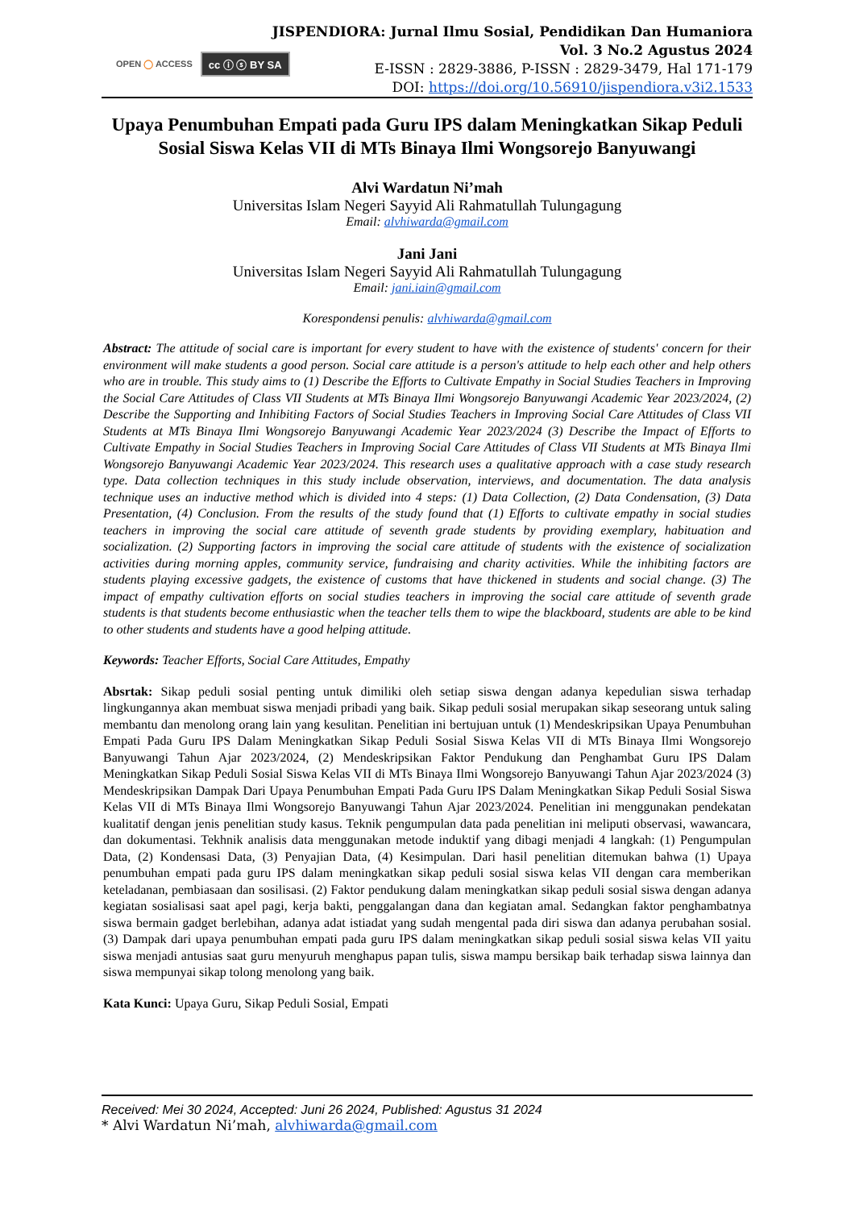OPEN ◯ ACCESS cc ⓘ ⓢ BY SA
JISPENDIORA: Jurnal Ilmu Sosial, Pendidikan Dan Humaniora
Vol. 3 No.2 Agustus 2024
E-ISSN : 2829-3886, P-ISSN : 2829-3479, Hal 171-179
DOI: https://doi.org/10.56910/jispendiora.v3i2.1533
Upaya Penumbuhan Empati pada Guru IPS dalam Meningkatkan Sikap Peduli Sosial Siswa Kelas VII di MTs Binaya Ilmi Wongsorejo Banyuwangi
Alvi Wardatun Ni’mah
Universitas Islam Negeri Sayyid Ali Rahmatullah Tulungagung
Email: alvhiwarda@gmail.com
Jani Jani
Universitas Islam Negeri Sayyid Ali Rahmatullah Tulungagung
Email: jani.iain@gmail.com
Korespondensi penulis: alvhiwarda@gmail.com
Abstract: The attitude of social care is important for every student to have with the existence of students' concern for their environment will make students a good person. Social care attitude is a person's attitude to help each other and help others who are in trouble. This study aims to (1) Describe the Efforts to Cultivate Empathy in Social Studies Teachers in Improving the Social Care Attitudes of Class VII Students at MTs Binaya Ilmi Wongsorejo Banyuwangi Academic Year 2023/2024, (2) Describe the Supporting and Inhibiting Factors of Social Studies Teachers in Improving Social Care Attitudes of Class VII Students at MTs Binaya Ilmi Wongsorejo Banyuwangi Academic Year 2023/2024 (3) Describe the Impact of Efforts to Cultivate Empathy in Social Studies Teachers in Improving Social Care Attitudes of Class VII Students at MTs Binaya Ilmi Wongsorejo Banyuwangi Academic Year 2023/2024. This research uses a qualitative approach with a case study research type. Data collection techniques in this study include observation, interviews, and documentation. The data analysis technique uses an inductive method which is divided into 4 steps: (1) Data Collection, (2) Data Condensation, (3) Data Presentation, (4) Conclusion. From the results of the study found that (1) Efforts to cultivate empathy in social studies teachers in improving the social care attitude of seventh grade students by providing exemplary, habituation and socialization. (2) Supporting factors in improving the social care attitude of students with the existence of socialization activities during morning apples, community service, fundraising and charity activities. While the inhibiting factors are students playing excessive gadgets, the existence of customs that have thickened in students and social change. (3) The impact of empathy cultivation efforts on social studies teachers in improving the social care attitude of seventh grade students is that students become enthusiastic when the teacher tells them to wipe the blackboard, students are able to be kind to other students and students have a good helping attitude.
Keywords: Teacher Efforts, Social Care Attitudes, Empathy
Absrtak: Sikap peduli sosial penting untuk dimiliki oleh setiap siswa dengan adanya kepedulian siswa terhadap lingkungannya akan membuat siswa menjadi pribadi yang baik. Sikap peduli sosial merupakan sikap seseorang untuk saling membantu dan menolong orang lain yang kesulitan. Penelitian ini bertujuan untuk (1) Mendeskripsikan Upaya Penumbuhan Empati Pada Guru IPS Dalam Meningkatkan Sikap Peduli Sosial Siswa Kelas VII di MTs Binaya Ilmi Wongsorejo Banyuwangi Tahun Ajar 2023/2024, (2) Mendeskripsikan Faktor Pendukung dan Penghambat Guru IPS Dalam Meningkatkan Sikap Peduli Sosial Siswa Kelas VII di MTs Binaya Ilmi Wongsorejo Banyuwangi Tahun Ajar 2023/2024 (3) Mendeskripsikan Dampak Dari Upaya Penumbuhan Empati Pada Guru IPS Dalam Meningkatkan Sikap Peduli Sosial Siswa Kelas VII di MTs Binaya Ilmi Wongsorejo Banyuwangi Tahun Ajar 2023/2024. Penelitian ini menggunakan pendekatan kualitatif dengan jenis penelitian study kasus. Teknik pengumpulan data pada penelitian ini meliputi observasi, wawancara, dan dokumentasi. Tekhnik analisis data menggunakan metode induktif yang dibagi menjadi 4 langkah: (1) Pengumpulan Data, (2) Kondensasi Data, (3) Penyajian Data, (4) Kesimpulan. Dari hasil penelitian ditemukan bahwa (1) Upaya penumbuhan empati pada guru IPS dalam meningkatkan sikap peduli sosial siswa kelas VII dengan cara memberikan keteladanan, pembiasaan dan sosilisasi. (2) Faktor pendukung dalam meningkatkan sikap peduli sosial siswa dengan adanya kegiatan sosialisasi saat apel pagi, kerja bakti, penggalangan dana dan kegiatan amal. Sedangkan faktor penghambatnya siswa bermain gadget berlebihan, adanya adat istiadat yang sudah mengental pada diri siswa dan adanya perubahan sosial. (3) Dampak dari upaya penumbuhan empati pada guru IPS dalam meningkatkan sikap peduli sosial siswa kelas VII yaitu siswa menjadi antusias saat guru menyuruh menghapus papan tulis, siswa mampu bersikap baik terhadap siswa lainnya dan siswa mempunyai sikap tolong menolong yang baik.
Kata Kunci: Upaya Guru, Sikap Peduli Sosial, Empati
Received: Mei 30 2024, Accepted: Juni 26 2024, Published: Agustus 31 2024
* Alvi Wardatun Ni’mah, alvhiwarda@gmail.com